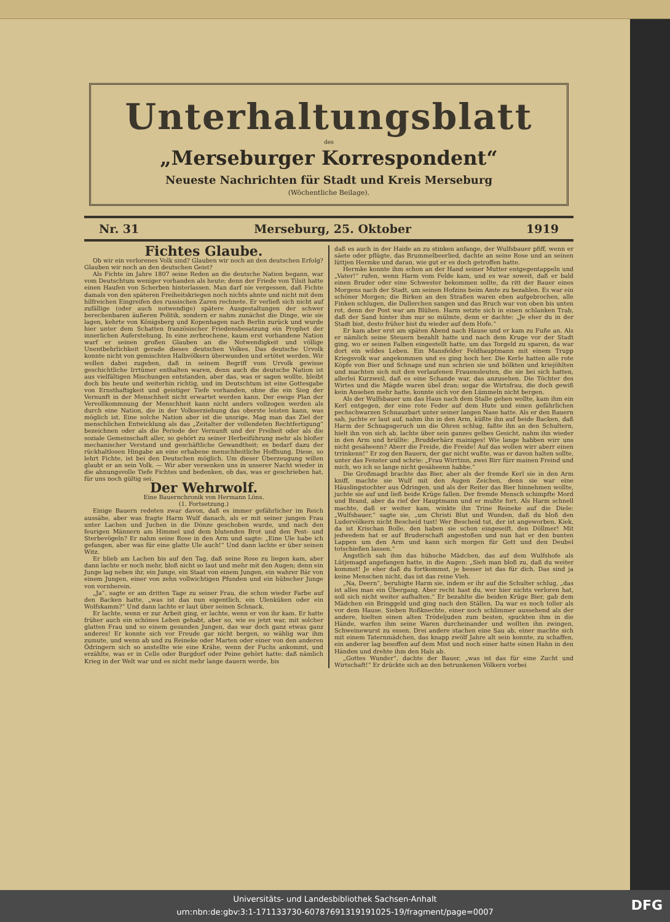Unterhaltungsblatt
des
„Merseburger Korrespondent“
Neueste Nachrichten für Stadt und Kreis Merseburg
(Wöchentliche Beilage).
Nr. 31 Merseburg, 25. Oktober 1919
Fichtes Glaube.
Ob wir ein verlorenes Volk sind? Glauben wir noch an den deutschen Erfolg? Glauben wir noch an den deutschen Geist?
Als Fichte im Jahre 1807 seine Reden an die deutsche Nation begann, war vom Deutschtum weniger vorhanden als heute; denn der Friede von Tilsit hatte einen Haufen von Scherben hinterlassen. Man darf nie vergessen, daß Fichte damals von den späteren Freiheitskriegen noch nichts ahnte und nicht mit dem hilfreichen Eingreifen des russischen Zaren rechnete. Er verließ sich nicht auf zufällige (oder auch notwendige) spätere Ausgestaltungen der schwer berechenbaren äußeren Politik, sondern er nahm zunächst die Dinge, wie sie lagen, kehrte von Königsberg und Kopenhagen nach Berlin zurück und wurde hier unter dem Schatten französischer Friedensbesatzung ein Prophet der innerlichen Auferstehung. In eine zerbrochene, kaum erst vorhandene Nation warf er seinen großen Glauben an die Notwendigkeit und völlige Unentbehrlichkeit gerade dieses deutschen Volkes. Das deutsche Urvolk konnte nicht von gemischten Halbvölkern überwunden und ertötet werden. Wir wollen dabei zugeben, daß in seinem Begriff vom Urvolk gewisse geschichtliche Irrtümer enthalten waren, denn auch die deutsche Nation ist aus vielfältigen Mischungen entstanden, aber das, was er sagen wollte, bleibt doch bis heute und weiterhin richtig, und im Deutschtum ist eine Gottesgabe von Ernsthaftigkeit und geistiger Tiefe vorhanden, ohne die ein Sieg der Vernunft in der Menschheit nicht erwartet werden kann. Der ewige Plan der Vervollkommnung der Menschheit kann nicht anders vollzogen werden als durch eine Nation, die in der Volkserziehung das oberste leisten kann, was möglich ist. Eine solche Nation aber ist die unsrige. Mag man das Ziel der menschlichen Entwicklung als das „Zeitalter der vollendeten Rechtfertigung“ bezeichnen oder als die Periode der Vernunft und der Freiheit oder als die soziale Gemeinschaft aller, so gehört zu seiner Herbeiführung mehr als bloßer mechanischer Verstand und geschäftliche Gewandtheit; es bedarf dazu der rückhaltlosen Hingabe an eine erhabene menschheitliche Hoffnung. Diese, so lehrt Fichte, ist bei den Deutschen möglich. Um dieser Überzeugung willen glaubt er an sein Volk. — Wir aber versenken uns in unserer Nacht wieder in die ahnungsvolle Tiefe Fichtes und bedenken, ob das, was er geschrieben hat, für uns noch gültig sei.
Der Wehrwolf.
Eine Bauernchronik von Hermann Löns.
(1. Fortsetzung.)
Einige Bauern redeten zwar davon, daß es immer gefährlicher im Reich aussähe, aber was fragte Harm Wulf danach, als er mit seiner jungen Frau unter Lachen und Juchen in die Dönze geschoben wurde, und nach den feurigen Männern am Himmel und dem blutenden Brot und den Pest- und Sterbevögeln? Er nahm seine Rose in den Arm und sagte: „Eine Ule habe ich gefangen, aber was für eine glatte Ule auch!“ Und dann lachte er über seinen Witz.
Er blieb am Lachen bis auf den Tag, daß seine Rose zu liegen kam, aber dann lachte er noch mehr, bloß nicht so laut und mehr mit den Augen; denn ein Junge lag neben ihr, ein Junge, ein Staat von einem Jungen, ein wahrer Bär von einem Jungen, einer von zehn vollwichtigen Pfunden und ein hübscher Junge von vornherein.
„Ja“, sagte er am dritten Tage zu seiner Frau, die schon wieder Farbe auf den Backen hatte, „was ist das nun eigentlich, ein Ulenküken oder ein Wolfskamm?“ Und dann lachte er laut über seinen Schnack.
Er lachte, wenn er zur Arbeit ging, er lachte, wenn er von ihr kam. Er hatte früher auch ein schönes Leben gehabt, aber so, wie es jetzt war, mit solcher glatten Frau und so einem gesunden Jungen, das war doch ganz etwas ganz anderes! Er konnte sich vor Freude gar nicht bergen, so wählig war ihm zumute, und wenn ab und zu Reineke oder Marten oder einer von den anderen Ödringern sich so anstellte wie eine Krähe, wenn der Fuchs ankommt, und erzählte, was er in Celle oder Burgdorf oder Peine gehört hatte: daß nämlich Krieg in der Welt war und es nicht mehr lange dauern werde, bis
daß es auch in der Haide an zu stinken anfange, der Wulfsbauer pfiff, wenn er säete oder pflügte, das Brummelbeerlied, dachte an seine Rose und an seinen lüttjen Hermke und daran, wie gut er es doch getroffen hatte.
Hermke konnte ihm schon an der Hand seiner Mutter entgegentappeln und „Vater!“ rufen, wenn Harm vom Felde kam, und es war soweit, daß er bald einen Bruder oder eine Schwester bekommen sollte, da ritt der Bauer eines Morgens nach der Stadt, um seinen Hofzins beim Amte zu bezahlen. Es war ein schöner Morgen; die Birken an den Straßen waren eben aufgebrochen, alle Finken schlugen, die Dullerchen sangen und das Bruch war von oben bis unten rot, denn der Post war am Blühen. Harm setzte sich in einen schlanken Trab, daß der Sand hinter ihm nur so mülmte, denn er dachte: „Je eher du in der Stadt bist, desto früher bist du wieder auf dem Hofe.“
Er kam aber erst am späten Abend nach Hause und er kam zu Fuße an. Als er nämlich seine Steuern bezahlt hatte und nach dem Kruge vor der Stadt ging, wo er seinen Falben eingestellt hatte, um das Torgeld zu sparen, da war dort ein wildes Leben. Ein Mansfelder Feldhauptmann mit einem Trupp Kriegsvolk war angekommen und es ging hoch her. Die Kerle hatten alle rote Köpfe von Bier und Schnaps und nun schrien sie und bölkten und kriejöhlten und machten sich mit den verlaufenen Frauensleuten, die sie bei sich hatten, allerlei Kurzweil, daß es eine Schande war, das anzusehen. Die Töchter des Wirtes und die Mägde waren übel dran; sogar die Wirtsfrau, die doch gewiß kein Ansehen mehr hatte, konnte sich vor den Lümmeln nicht bergen.
Als der Wulfsbauer um das Haus nach dem Stalle gehen wollte, kam ihm ein Kerl entgegen, der eine rote Feder auf dem Hute und einen gefährlichen pechschwarzen Schnauzbart unter seiner langen Nase hatte. Als er den Bauern sah, juchte er laut auf, nahm ihn in den Arm, küßte ihn auf beide Backen, daß Harm der Schnapsgeruch um die Ohren schlug, faßte ihn an den Schultern, hielt ihn von sich ab, lachte über sein ganzes gelbes Gesicht, nahm ihn wieder in den Arm und brüllte: „Brudderhärz mainiges! Wie lange habben wirr uns nicht gesäheenn? Aberr die Freide, die Freide! Auf das wollen wirr aberr einen trrinkenn!“ Er zog den Bauern, der gar nicht wußte, was er davon halten sollte, unter das Fenster und schrie: „Frau Wirrtinn, zwei Birr fürr mainen Freind und mich, wo ich so lange nicht gesäheenn habbe.“
Die Großmagd brachte das Bier, aber als der fremde Kerl sie in den Arm kniff, machte sie Wulf mit den Augen Zeichen, denn sie war eine Häuslingstochter aus Ödringen, und als der Reiter das Bier hinnehmen wollte, juchte sie auf und ließ beide Krüge fallen. Der fremde Mensch schimpfte Mord und Brand, aber da rief der Hauptmann und er mußte fort. Als Harm schnell machte, daß er weiter kam, winkte ihn Trine Reineke auf die Diele: „Wulfsbauer,“ sagte sie, „um Christi Blut und Wunden, daß du bloß den Ludervölkern nicht Bescheid tust! Wer Bescheid tut, der ist angeworben. Kiek, da ist Krischan Bolle, den haben sie schon eingeseift, den Döllmer! Mit jedwedem hat er auf Bruderschaft angestoßen und nun hat er den bunten Lappen um den Arm und kann sich morgen für Gott und den Deubel totschießen lassen.“
Ängstlich sah ihm das hübsche Mädchen, das auf dem Wulfshofe als Lütjemagd angefangen hatte, in die Augen: „Sieh man bloß zu, daß du weiter kommst! Je eher daß du fortkommst, je besser ist das für dich. Das sind ja keine Menschen nicht, das ist das reine Vieh.
„Na, Deern“, beruhigte Harm sie, indem er ihr auf die Schulter schlug, „das ist alles man ein Übergang. Aber recht hast du, wer hier nichts verloren hat, soll sich nicht weiter aufhalten.“ Er bezahlte die beiden Krüge Bier, gab dem Mädchen ein Bringgeld und ging nach den Ställen. Da war es noch toller als vor dem Hause. Sieben Roßknechte, einer noch schlimmer aussehend als der andere, hielten einen alten Trödeljuden zum besten, spuckten ihm in die Hände, warfen ihm seine Waren durcheinander und wollten ihn zwingen, Schweinewurst zu essen. Drei andere stachen eine Sau ab, einer machte sich mit einem Taternmädchen, das knapp zwölf Jahre alt sein konnte, zu schaffen, ein anderer lag besoffen auf dem Mist und noch einer hatte einen Hahn in den Händen und drehte ihm den Hals ab.
„Gottes Wunder“, dachte der Bauer, „was ist das für eine Zucht und Wirtschaft!“ Er drückte sich an den betrunkenen Völkern vorbei
Universitäts- und Landesbibliothek Sachsen-Anhalt
urn:nbn:de:gbv:3:1-171133730-60787691319191025-19/fragment/page=0007
DFG